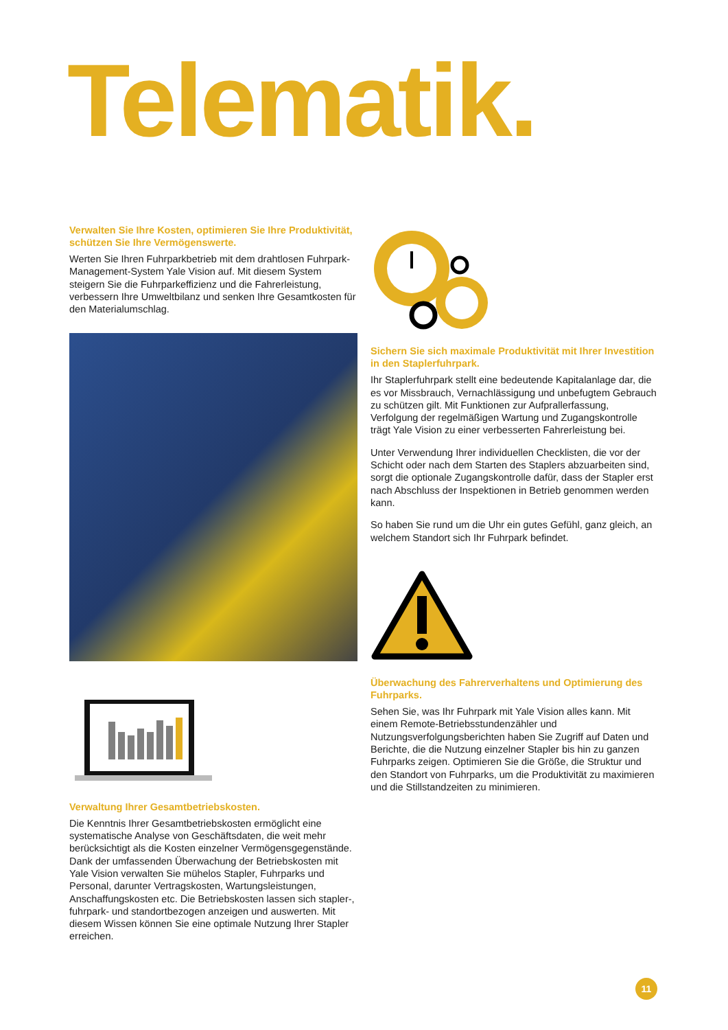Telematik.
Verwalten Sie Ihre Kosten, optimieren Sie Ihre Produktivität, schützen Sie Ihre Vermögenswerte.
Werten Sie Ihren Fuhrparkbetrieb mit dem drahtlosen Fuhrpark-Management-System Yale Vision auf. Mit diesem System steigern Sie die Fuhrparkeffizienz und die Fahrerleistung, verbessern Ihre Umweltbilanz und senken Ihre Gesamtkosten für den Materialumschlag.
Verwaltung Ihrer Gesamtbetriebskosten.
Die Kenntnis Ihrer Gesamtbetriebskosten ermöglicht eine systematische Analyse von Geschäftsdaten, die weit mehr berücksichtigt als die Kosten einzelner Vermögensgegenstände. Dank der umfassenden Überwachung der Betriebskosten mit Yale Vision verwalten Sie mühelos Stapler, Fuhrparks und Personal, darunter Vertragskosten, Wartungsleistungen, Anschaffungskosten etc. Die Betriebskosten lassen sich stapler-, fuhrpark- und standortbezogen anzeigen und auswerten. Mit diesem Wissen können Sie eine optimale Nutzung Ihrer Stapler erreichen.
Sichern Sie sich maximale Produktivität mit Ihrer Investition in den Staplerfuhrpark.
Ihr Staplerfuhrpark stellt eine bedeutende Kapitalanlage dar, die es vor Missbrauch, Vernachlässigung und unbefugtem Gebrauch zu schützen gilt. Mit Funktionen zur Aufprallerfassung, Verfolgung der regelmäßigen Wartung und Zugangskontrolle trägt Yale Vision zu einer verbesserten Fahrerleistung bei.
Unter Verwendung Ihrer individuellen Checklisten, die vor der Schicht oder nach dem Starten des Staplers abzuarbeiten sind, sorgt die optionale Zugangskontrolle dafür, dass der Stapler erst nach Abschluss der Inspektionen in Betrieb genommen werden kann.
So haben Sie rund um die Uhr ein gutes Gefühl, ganz gleich, an welchem Standort sich Ihr Fuhrpark befindet.
Überwachung des Fahrerverhaltens und Optimierung des Fuhrparks.
Sehen Sie, was Ihr Fuhrpark mit Yale Vision alles kann. Mit einem Remote-Betriebsstundenzähler und Nutzungsverfolgungsberichten haben Sie Zugriff auf Daten und Berichte, die die Nutzung einzelner Stapler bis hin zu ganzen Fuhrparks zeigen. Optimieren Sie die Größe, die Struktur und den Standort von Fuhrparks, um die Produktivität zu maximieren und die Stillstandzeiten zu minimieren.
11